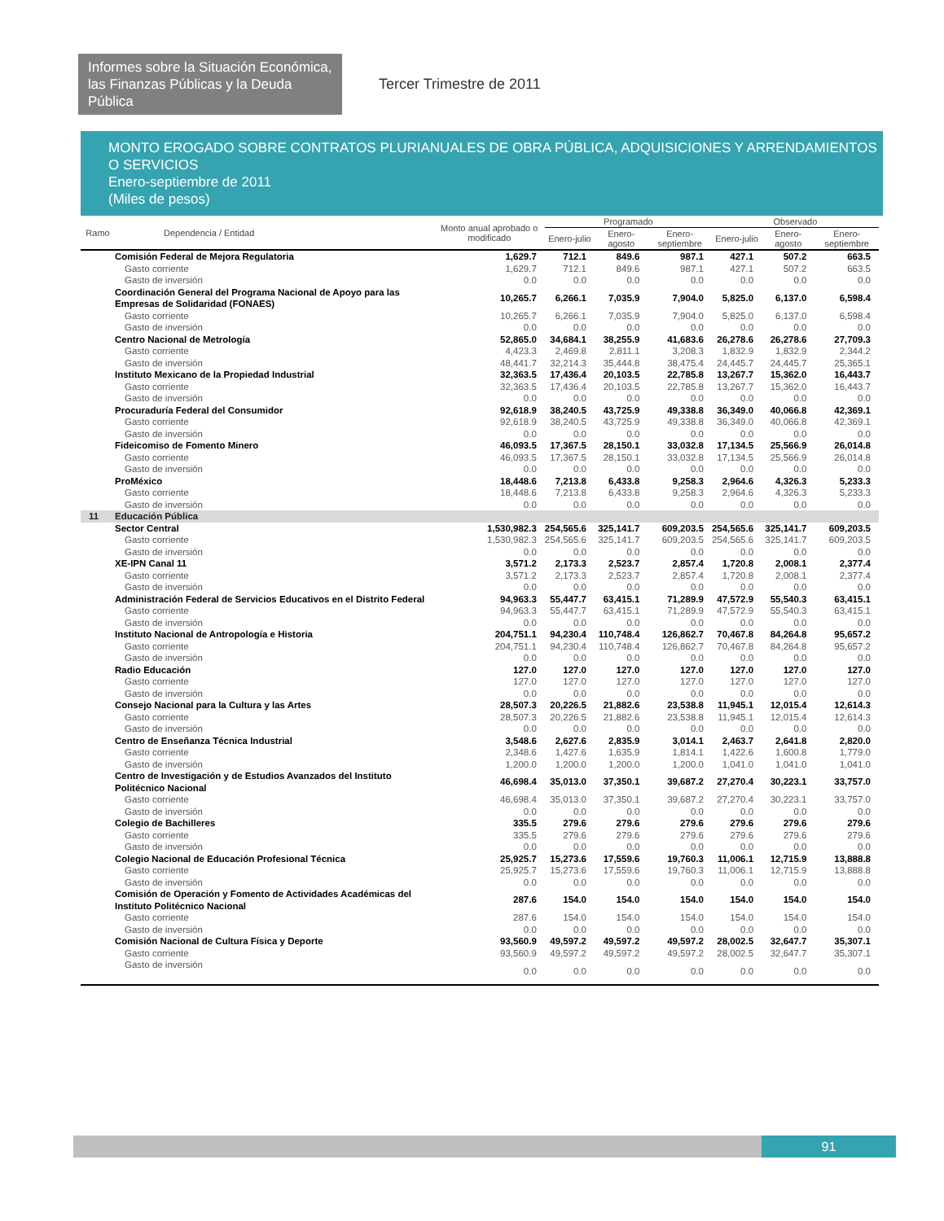Informes sobre la Situación Económica, las Finanzas Públicas y la Deuda Pública
Tercer Trimestre de 2011
MONTO EROGADO SOBRE CONTRATOS PLURIANUALES DE OBRA PÚBLICA, ADQUISICIONES Y ARRENDAMIENTOS O SERVICIOS
Enero-septiembre de 2011
(Miles de pesos)
| Ramo | Dependencia / Entidad | Monto anual aprobado o modificado | Programado | | | Observado | | |
| --- | --- | --- | --- | --- | --- | --- | --- | --- |
| | | | Enero-julio | Enero-agosto | Enero-septiembre | Enero-julio | Enero-agosto | Enero-septiembre |
| | Comisión Federal de Mejora Regulatoria | 1,629.7 | 712.1 | 849.6 | 987.1 | 427.1 | 507.2 | 663.5 |
| | Gasto corriente | 1,629.7 | 712.1 | 849.6 | 987.1 | 427.1 | 507.2 | 663.5 |
| | Gasto de inversión | 0.0 | 0.0 | 0.0 | 0.0 | 0.0 | 0.0 | 0.0 |
| | Coordinación General del Programa Nacional de Apoyo para las Empresas de Solidaridad (FONAES) | 10,265.7 | 6,266.1 | 7,035.9 | 7,904.0 | 5,825.0 | 6,137.0 | 6,598.4 |
| | Gasto corriente | 10,265.7 | 6,266.1 | 7,035.9 | 7,904.0 | 5,825.0 | 6,137.0 | 6,598.4 |
| | Gasto de inversión | 0.0 | 0.0 | 0.0 | 0.0 | 0.0 | 0.0 | 0.0 |
| | Centro Nacional de Metrología | 52,865.0 | 34,684.1 | 38,255.9 | 41,683.6 | 26,278.6 | 26,278.6 | 27,709.3 |
| | Gasto corriente | 4,423.3 | 2,469.8 | 2,811.1 | 3,208.3 | 1,832.9 | 1,832.9 | 2,344.2 |
| | Gasto de inversión | 48,441.7 | 32,214.3 | 35,444.8 | 38,475.4 | 24,445.7 | 24,445.7 | 25,365.1 |
| | Instituto Mexicano de la Propiedad Industrial | 32,363.5 | 17,436.4 | 20,103.5 | 22,785.8 | 13,267.7 | 15,362.0 | 16,443.7 |
| | Gasto corriente | 32,363.5 | 17,436.4 | 20,103.5 | 22,785.8 | 13,267.7 | 15,362.0 | 16,443.7 |
| | Gasto de inversión | 0.0 | 0.0 | 0.0 | 0.0 | 0.0 | 0.0 | 0.0 |
| | Procuraduría Federal del Consumidor | 92,618.9 | 38,240.5 | 43,725.9 | 49,338.8 | 36,349.0 | 40,066.8 | 42,369.1 |
| | Gasto corriente | 92,618.9 | 38,240.5 | 43,725.9 | 49,338.8 | 36,349.0 | 40,066.8 | 42,369.1 |
| | Gasto de inversión | 0.0 | 0.0 | 0.0 | 0.0 | 0.0 | 0.0 | 0.0 |
| | Fideicomiso de Fomento Minero | 46,093.5 | 17,367.5 | 28,150.1 | 33,032.8 | 17,134.5 | 25,566.9 | 26,014.8 |
| | Gasto corriente | 46,093.5 | 17,367.5 | 28,150.1 | 33,032.8 | 17,134.5 | 25,566.9 | 26,014.8 |
| | Gasto de inversión | 0.0 | 0.0 | 0.0 | 0.0 | 0.0 | 0.0 | 0.0 |
| | ProMéxico | 18,448.6 | 7,213.8 | 6,433.8 | 9,258.3 | 2,964.6 | 4,326.3 | 5,233.3 |
| | Gasto corriente | 18,448.6 | 7,213.8 | 6,433.8 | 9,258.3 | 2,964.6 | 4,326.3 | 5,233.3 |
| | Gasto de inversión | 0.0 | 0.0 | 0.0 | 0.0 | 0.0 | 0.0 | 0.0 |
| 11 | Educación Pública | | | | | | | |
| | Sector Central | 1,530,982.3 | 254,565.6 | 325,141.7 | 609,203.5 | 254,565.6 | 325,141.7 | 609,203.5 |
| | Gasto corriente | 1,530,982.3 | 254,565.6 | 325,141.7 | 609,203.5 | 254,565.6 | 325,141.7 | 609,203.5 |
| | Gasto de inversión | 0.0 | 0.0 | 0.0 | 0.0 | 0.0 | 0.0 | 0.0 |
| | XE-IPN Canal 11 | 3,571.2 | 2,173.3 | 2,523.7 | 2,857.4 | 1,720.8 | 2,008.1 | 2,377.4 |
| | Gasto corriente | 3,571.2 | 2,173.3 | 2,523.7 | 2,857.4 | 1,720.8 | 2,008.1 | 2,377.4 |
| | Gasto de inversión | 0.0 | 0.0 | 0.0 | 0.0 | 0.0 | 0.0 | 0.0 |
| | Administración Federal de Servicios Educativos en el Distrito Federal | 94,963.3 | 55,447.7 | 63,415.1 | 71,289.9 | 47,572.9 | 55,540.3 | 63,415.1 |
| | Gasto corriente | 94,963.3 | 55,447.7 | 63,415.1 | 71,289.9 | 47,572.9 | 55,540.3 | 63,415.1 |
| | Gasto de inversión | 0.0 | 0.0 | 0.0 | 0.0 | 0.0 | 0.0 | 0.0 |
| | Instituto Nacional de Antropología e Historia | 204,751.1 | 94,230.4 | 110,748.4 | 126,862.7 | 70,467.8 | 84,264.8 | 95,657.2 |
| | Gasto corriente | 204,751.1 | 94,230.4 | 110,748.4 | 126,862.7 | 70,467.8 | 84,264.8 | 95,657.2 |
| | Gasto de inversión | 0.0 | 0.0 | 0.0 | 0.0 | 0.0 | 0.0 | 0.0 |
| | Radio Educación | 127.0 | 127.0 | 127.0 | 127.0 | 127.0 | 127.0 | 127.0 |
| | Gasto corriente | 127.0 | 127.0 | 127.0 | 127.0 | 127.0 | 127.0 | 127.0 |
| | Gasto de inversión | 0.0 | 0.0 | 0.0 | 0.0 | 0.0 | 0.0 | 0.0 |
| | Consejo Nacional para la Cultura y las Artes | 28,507.3 | 20,226.5 | 21,882.6 | 23,538.8 | 11,945.1 | 12,015.4 | 12,614.3 |
| | Gasto corriente | 28,507.3 | 20,226.5 | 21,882.6 | 23,538.8 | 11,945.1 | 12,015.4 | 12,614.3 |
| | Gasto de inversión | 0.0 | 0.0 | 0.0 | 0.0 | 0.0 | 0.0 | 0.0 |
| | Centro de Enseñanza Técnica Industrial | 3,548.6 | 2,627.6 | 2,835.9 | 3,014.1 | 2,463.7 | 2,641.8 | 2,820.0 |
| | Gasto corriente | 2,348.6 | 1,427.6 | 1,635.9 | 1,814.1 | 1,422.6 | 1,600.8 | 1,779.0 |
| | Gasto de inversión | 1,200.0 | 1,200.0 | 1,200.0 | 1,200.0 | 1,041.0 | 1,041.0 | 1,041.0 |
| | Centro de Investigación y de Estudios Avanzados del Instituto Politécnico Nacional | 46,698.4 | 35,013.0 | 37,350.1 | 39,687.2 | 27,270.4 | 30,223.1 | 33,757.0 |
| | Gasto corriente | 46,698.4 | 35,013.0 | 37,350.1 | 39,687.2 | 27,270.4 | 30,223.1 | 33,757.0 |
| | Gasto de inversión | 0.0 | 0.0 | 0.0 | 0.0 | 0.0 | 0.0 | 0.0 |
| | Colegio de Bachilleres | 335.5 | 279.6 | 279.6 | 279.6 | 279.6 | 279.6 | 279.6 |
| | Gasto corriente | 335.5 | 279.6 | 279.6 | 279.6 | 279.6 | 279.6 | 279.6 |
| | Gasto de inversión | 0.0 | 0.0 | 0.0 | 0.0 | 0.0 | 0.0 | 0.0 |
| | Colegio Nacional de Educación Profesional Técnica | 25,925.7 | 15,273.6 | 17,559.6 | 19,760.3 | 11,006.1 | 12,715.9 | 13,888.8 |
| | Gasto corriente | 25,925.7 | 15,273.6 | 17,559.6 | 19,760.3 | 11,006.1 | 12,715.9 | 13,888.8 |
| | Gasto de inversión | 0.0 | 0.0 | 0.0 | 0.0 | 0.0 | 0.0 | 0.0 |
| | Comisión de Operación y Fomento de Actividades Académicas del Instituto Politécnico Nacional | 287.6 | 154.0 | 154.0 | 154.0 | 154.0 | 154.0 | 154.0 |
| | Gasto corriente | 287.6 | 154.0 | 154.0 | 154.0 | 154.0 | 154.0 | 154.0 |
| | Gasto de inversión | 0.0 | 0.0 | 0.0 | 0.0 | 0.0 | 0.0 | 0.0 |
| | Comisión Nacional de Cultura Física y Deporte | 93,560.9 | 49,597.2 | 49,597.2 | 49,597.2 | 28,002.5 | 32,647.7 | 35,307.1 |
| | Gasto corriente | 93,560.9 | 49,597.2 | 49,597.2 | 49,597.2 | 28,002.5 | 32,647.7 | 35,307.1 |
| | Gasto de inversión | 0.0 | 0.0 | 0.0 | 0.0 | 0.0 | 0.0 | 0.0 |
91